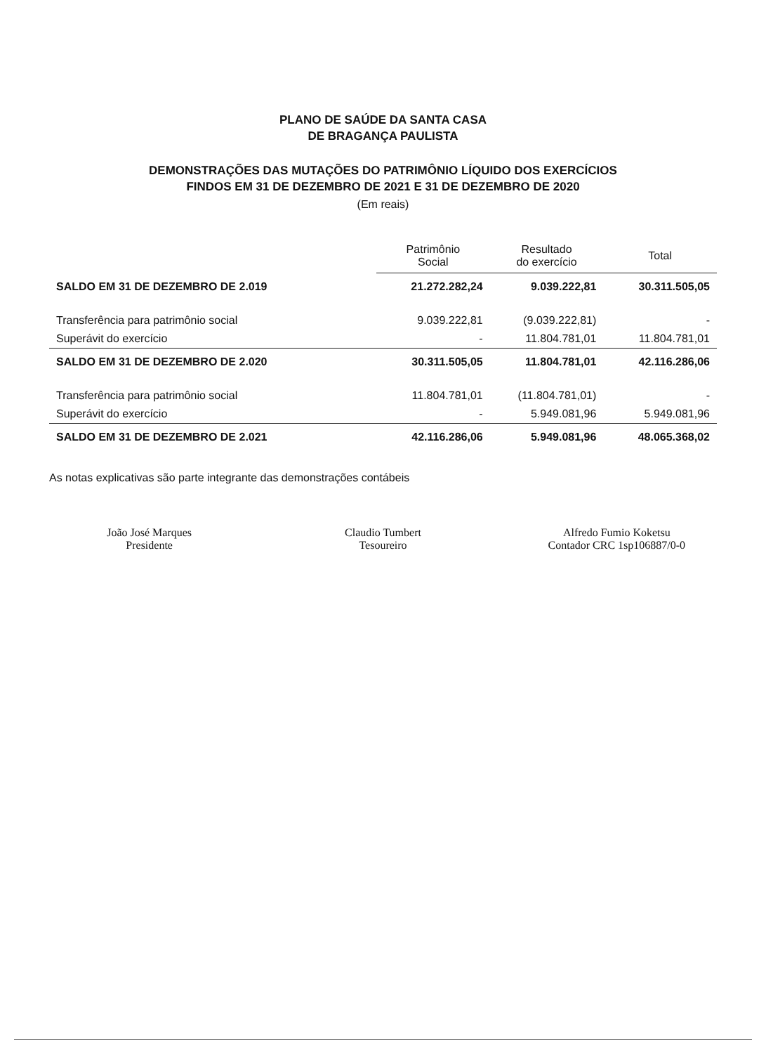PLANO DE SAÚDE DA SANTA CASA
DE BRAGANÇA PAULISTA
DEMONSTRAÇÕES DAS MUTAÇÕES DO PATRIMÔNIO LÍQUIDO DOS EXERCÍCIOS
FINDOS EM 31 DE DEZEMBRO DE 2021 E 31 DE DEZEMBRO DE 2020
(Em reais)
| | Patrimônio Social | Resultado do exercício | Total |
| --- | --- | --- | --- |
| SALDO EM 31 DE DEZEMBRO DE 2.019 | 21.272.282,24 | 9.039.222,81 | 30.311.505,05 |
| Transferência para patrimônio social | 9.039.222,81 | (9.039.222,81) | - |
| Superávit do exercício | - | 11.804.781,01 | 11.804.781,01 |
| SALDO EM 31 DE DEZEMBRO DE 2.020 | 30.311.505,05 | 11.804.781,01 | 42.116.286,06 |
| Transferência para patrimônio social | 11.804.781,01 | (11.804.781,01) | - |
| Superávit do exercício | - | 5.949.081,96 | 5.949.081,96 |
| SALDO EM 31 DE DEZEMBRO DE 2.021 | 42.116.286,06 | 5.949.081,96 | 48.065.368,02 |
As notas explicativas são parte integrante das demonstrações contábeis
João José Marques
Presidente
Claudio Tumbert
Tesoureiro
Alfredo Fumio Koketsu
Contador CRC 1sp106887/0-0